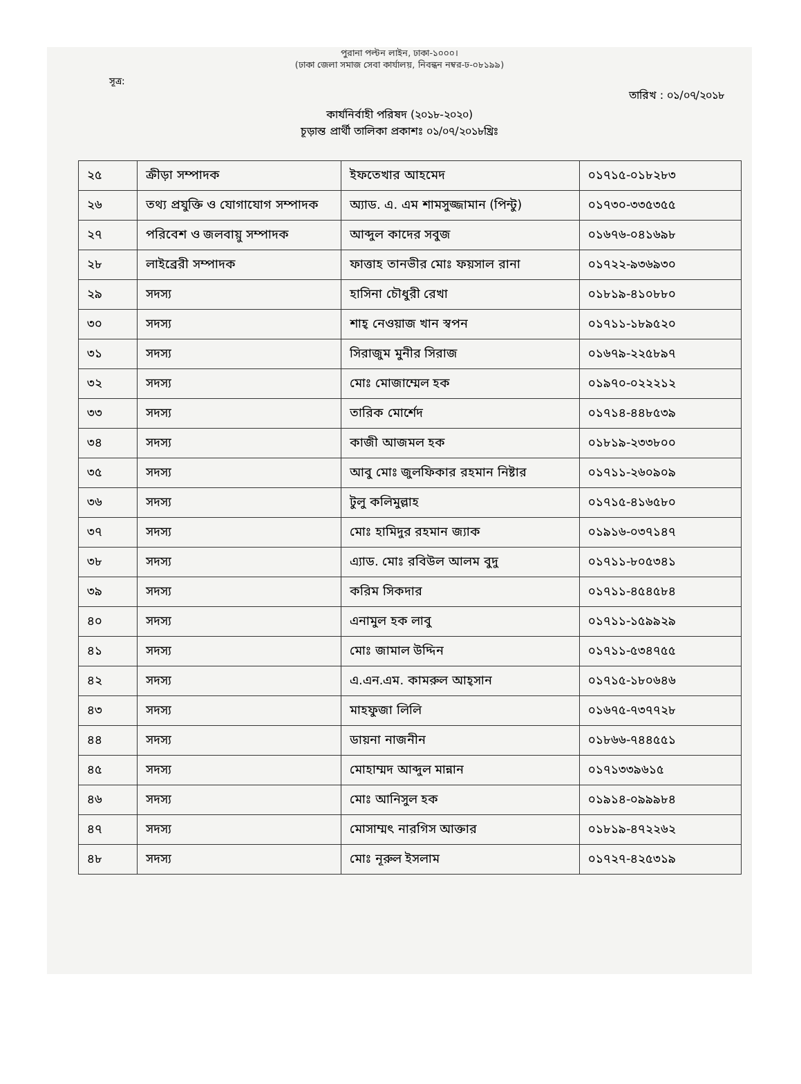পুরানা পল্টন লাইন, ঢাকা-১০০০।
(ঢাকা জেলা সমাজ সেবা কার্যালয়, নিবন্ধন নম্বর-ঢ-০৮১৯৯)
সূত্র:
তারিখ : ০১/০৭/২০১৮
কার্যনির্বাহী পরিষদ (২০১৮-২০২০)
চূড়ান্ত প্রার্থী তালিকা প্রকাশঃ ০১/০৭/২০১৮খ্রিঃ
| ২৫ | ক্রীড়া সম্পাদক | ইফতেখার আহমেদ | ০১৭১৫-০১৮২৮৩ |
| ২৬ | তথ্য প্রযুক্তি ও যোগাযোগ সম্পাদক | অ্যাড. এ. এম শামসুজ্জামান (পিন্টু) | ০১৭৩০-৩৩৫৩৫৫ |
| ২৭ | পরিবেশ ও জলবায়ু সম্পাদক | আব্দুল কাদের সবুজ | ০১৬৭৬-০৪১৬৯৮ |
| ২৮ | লাইব্রেরী সম্পাদক | ফাত্তাহ তানভীর মোঃ ফয়সাল রানা | ০১৭২২-৯৩৬৯৩০ |
| ২৯ | সদস্য | হাসিনা চৌধুরী রেখা | ০১৮১৯-৪১০৮৮০ |
| ৩০ | সদস্য | শাহ্ নেওয়াজ খান স্বপন | ০১৭১১-১৮৯৫২০ |
| ৩১ | সদস্য | সিরাজুম মুনীর সিরাজ | ০১৬৭৯-২২৫৮৯৭ |
| ৩২ | সদস্য | মোঃ মোজাম্মেল হক | ০১৯৭০-০২২২১২ |
| ৩৩ | সদস্য | তারিক মোর্শেদ | ০১৭১৪-৪৪৮৫৩৯ |
| ৩৪ | সদস্য | কাজী আজমল হক | ০১৮১৯-২৩৩৮০০ |
| ৩৫ | সদস্য | আবু মোঃ জুলফিকার রহমান নিষ্টার | ০১৭১১-২৬০৯০৯ |
| ৩৬ | সদস্য | টুলু কলিমুল্লাহ | ০১৭১৫-৪১৬৫৮০ |
| ৩৭ | সদস্য | মোঃ হামিদুর রহমান জ্যাক | ০১৯১৬-০৩৭১৪৭ |
| ৩৮ | সদস্য | এ্যাড. মোঃ রবিউল আলম বুদু | ০১৭১১-৮০৫৩৪১ |
| ৩৯ | সদস্য | করিম সিকদার | ০১৭১১-৪৫৪৫৮৪ |
| ৪০ | সদস্য | এনামুল হক লাবু | ০১৭১১-১৫৯৯২৯ |
| ৪১ | সদস্য | মোঃ জামাল উদ্দিন | ০১৭১১-৫৩৪৭৫৫ |
| ৪২ | সদস্য | এ.এন.এম. কামরুল আহ্সান | ০১৭১৫-১৮০৬৪৬ |
| ৪৩ | সদস্য | মাহফুজা লিলি | ০১৬৭৫-৭৩৭৭২৮ |
| ৪৪ | সদস্য | ডায়না নাজনীন | ০১৮৬৬-৭৪৪৫৫১ |
| ৪৫ | সদস্য | মোহাম্মদ আব্দুল মান্নান | ০১৭১৩৩৯৬১৫ |
| ৪৬ | সদস্য | মোঃ আনিসুল হক | ০১৯১৪-০৯৯৯৮৪ |
| ৪৭ | সদস্য | মোসাম্মৎ নারগিস আক্তার | ০১৮১৯-৪৭২২৬২ |
| ৪৮ | সদস্য | মোঃ নূরুল ইসলাম | ০১৭২৭-৪২৫৩১৯ |